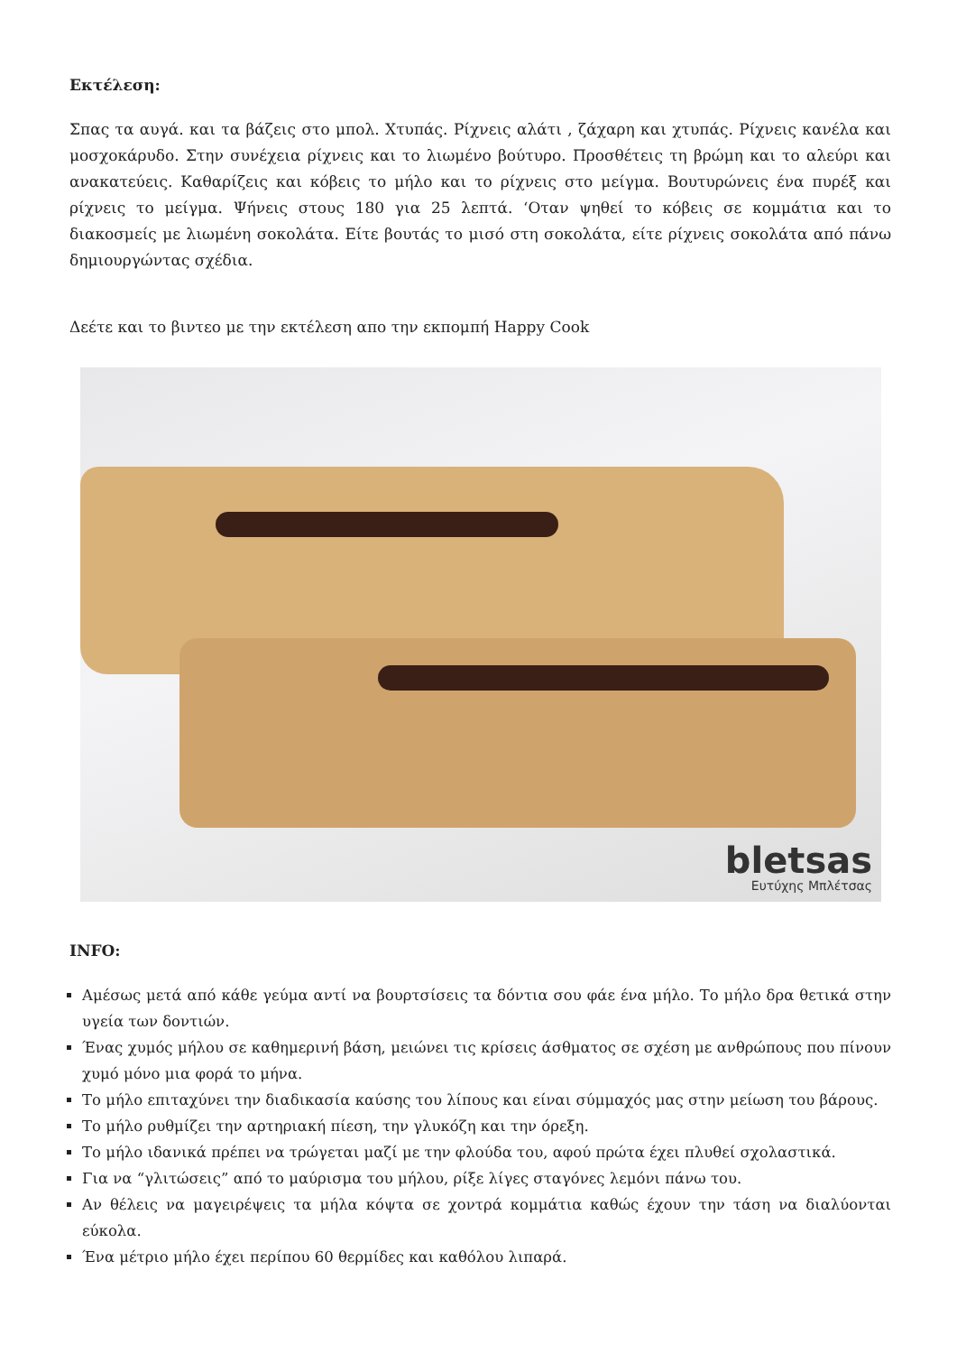Εκτέλεση:
Σπας τα αυγά. και τα βάζεις στο μπολ. Χτυπάς. Ρίχνεις αλάτι , ζάχαρη και χτυπάς. Ρίχνεις κανέλα και μοσχοκάρυδο. Στην συνέχεια ρίχνεις και το λιωμένο βούτυρο. Προσθέτεις τη βρώμη και το αλεύρι και ανακατεύεις. Καθαρίζεις και κόβεις το μήλο και το ρίχνεις στο μείγμα. Βουτυρώνεις ένα πυρέξ και ρίχνεις το μείγμα. Ψήνεις στους 180 για 25 λεπτά. ‘Οταν ψηθεί το κόβεις σε κομμάτια και το διακοσμείς με λιωμένη σοκολάτα. Είτε βουτάς το μισό στη σοκολάτα, είτε ρίχνεις σοκολάτα από πάνω δημιουργώντας σχέδια.
Δεέτε και το βιντεο με την εκτέλεση απο την εκπομπή Happy Cook
bletsas
Ευτύχης Μπλέτσας
INFO:
Αμέσως μετά από κάθε γεύμα αντί να βουρτσίσεις τα δόντια σου φάε ένα μήλο. Το μήλο δρα θετικά στην υγεία των δοντιών.
Ένας χυμός μήλου σε καθημερινή βάση, μειώνει τις κρίσεις άσθματος σε σχέση με ανθρώπους που πίνουν χυμό μόνο μια φορά το μήνα.
Το μήλο επιταχύνει την διαδικασία καύσης του λίπους και είναι σύμμαχός μας στην μείωση του βάρους.
Το μήλο ρυθμίζει την αρτηριακή πίεση, την γλυκόζη και την όρεξη.
Το μήλο ιδανικά πρέπει να τρώγεται μαζί με την φλούδα του, αφού πρώτα έχει πλυθεί σχολαστικά.
Για να “γλιτώσεις” από το μαύρισμα του μήλου, ρίξε λίγες σταγόνες λεμόνι πάνω του.
Αν θέλεις να μαγειρέψεις τα μήλα κόψτα σε χοντρά κομμάτια καθώς έχουν την τάση να διαλύονται εύκολα.
Ένα μέτριο μήλο έχει περίπου 60 θερμίδες και καθόλου λιπαρά.